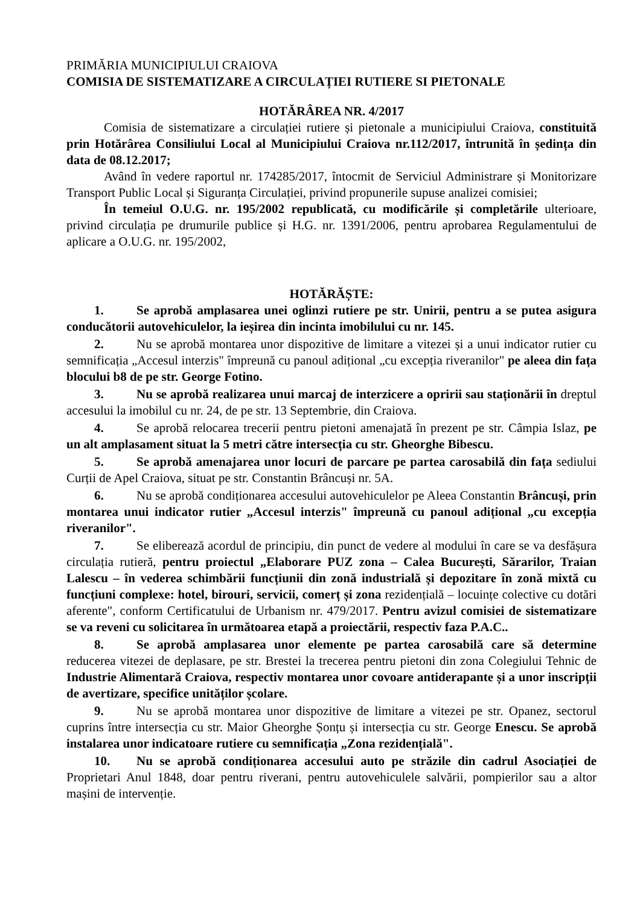PRIMĂRIA MUNICIPIULUI CRAIOVA
COMISIA DE SISTEMATIZARE A CIRCULAȚIEI RUTIERE SI PIETONALE
HOTĂRÂREA NR. 4/2017
Comisia de sistematizare a circulației rutiere și pietonale a municipiului Craiova, constituită prin Hotărârea Consiliului Local al Municipiului Craiova nr.112/2017, întrunită în ședința din data de 08.12.2017;
Având în vedere raportul nr. 174285/2017, întocmit de Serviciul Administrare și Monitorizare Transport Public Local și Siguranța Circulației, privind propunerile supuse analizei comisiei;
În temeiul O.U.G. nr. 195/2002 republicată, cu modificările și completările ulterioare, privind circulația pe drumurile publice și H.G. nr. 1391/2006, pentru aprobarea Regulamentului de aplicare a O.U.G. nr. 195/2002,
HOTĂRĂȘTE:
1. Se aprobă amplasarea unei oglinzi rutiere pe str. Unirii, pentru a se putea asigura conducătorii autovehiculelor, la ieșirea din incinta imobilului cu nr. 145.
2. Nu se aprobă montarea unor dispozitive de limitare a vitezei și a unui indicator rutier cu semnificația „Accesul interzis" împreună cu panoul adițional „cu excepția riveranilor" pe aleea din fața blocului b8 de pe str. George Fotino.
3. Nu se aprobă realizarea unui marcaj de interzicere a opririi sau staționării în dreptul accesului la imobilul cu nr. 24, de pe str. 13 Septembrie, din Craiova.
4. Se aprobă relocarea trecerii pentru pietoni amenajată în prezent pe str. Câmpia Islaz, pe un alt amplasament situat la 5 metri către intersecția cu str. Gheorghe Bibescu.
5. Se aprobă amenajarea unor locuri de parcare pe partea carosabilă din fața sediului Curții de Apel Craiova, situat pe str. Constantin Brâncuși nr. 5A.
6. Nu se aprobă condiționarea accesului autovehiculelor pe Aleea Constantin Brâncuși, prin montarea unui indicator rutier „Accesul interzis" împreună cu panoul adițional „cu excepția riveranilor".
7. Se eliberează acordul de principiu, din punct de vedere al modului în care se va desfășura circulația rutieră, pentru proiectul „Elaborare PUZ zona – Calea București, Sărarilor, Traian Lalescu – în vederea schimbării funcțiunii din zonă industrială și depozitare în zonă mixtă cu funcțiuni complexe: hotel, birouri, servicii, comerț și zona rezidențială – locuințe colective cu dotări aferente", conform Certificatului de Urbanism nr. 479/2017. Pentru avizul comisiei de sistematizare se va reveni cu solicitarea în următoarea etapă a proiectării, respectiv faza P.A.C..
8. Se aprobă amplasarea unor elemente pe partea carosabilă care să determine reducerea vitezei de deplasare, pe str. Brestei la trecerea pentru pietoni din zona Colegiului Tehnic de Industrie Alimentară Craiova, respectiv montarea unor covoare antiderapante și a unor inscripții de avertizare, specifice unităților școlare.
9. Nu se aprobă montarea unor dispozitive de limitare a vitezei pe str. Opanez, sectorul cuprins între intersecția cu str. Maior Gheorghe Șonțu și intersecția cu str. George Enescu. Se aprobă instalarea unor indicatoare rutiere cu semnificația „Zona rezidențială".
10. Nu se aprobă condiționarea accesului auto pe străzile din cadrul Asociației de Proprietari Anul 1848, doar pentru riverani, pentru autovehiculele salvării, pompierilor sau a altor mașini de intervenție.